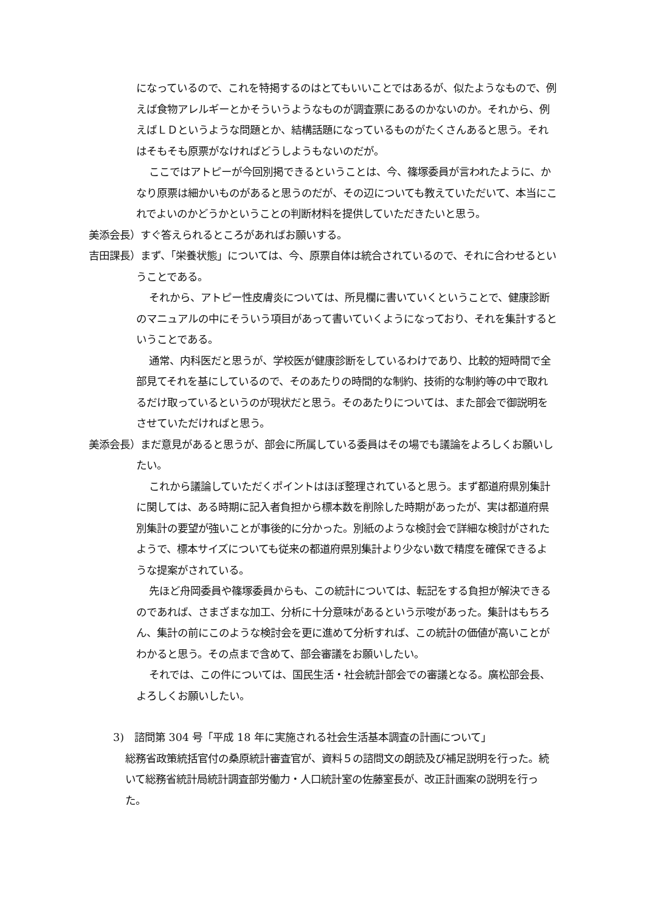になっているので、これを特掲するのはとてもいいことではあるが、似たようなもので、例えば食物アレルギーとかそういうようなものが調査票にあるのかないのか。それから、例えばＬＤというような問題とか、結構話題になっているものがたくさんあると思う。それはそもそも原票がなければどうしようもないのだが。
ここではアトピーが今回別掲できるということは、今、篠塚委員が言われたように、かなり原票は細かいものがあると思うのだが、その辺についても教えていただいて、本当にこれでよいのかどうかということの判断材料を提供していただきたいと思う。
美添会長）すぐ答えられるところがあればお願いする。
吉田課長）まず、「栄養状態」については、今、原票自体は統合されているので、それに合わせるということである。
それから、アトピー性皮膚炎については、所見欄に書いていくということで、健康診断のマニュアルの中にそういう項目があって書いていくようになっており、それを集計するということである。
通常、内科医だと思うが、学校医が健康診断をしているわけであり、比較的短時間で全部見てそれを基にしているので、そのあたりの時間的な制約、技術的な制約等の中で取れるだけ取っているというのが現状だと思う。そのあたりについては、また部会で御説明をさせていただければと思う。
美添会長）まだ意見があると思うが、部会に所属している委員はその場でも議論をよろしくお願いしたい。
これから議論していただくポイントはほぼ整理されていると思う。まず都道府県別集計に関しては、ある時期に記入者負担から標本数を削除した時期があったが、実は都道府県別集計の要望が強いことが事後的に分かった。別紙のような検討会で詳細な検討がされたようで、標本サイズについても従来の都道府県別集計より少ない数で精度を確保できるような提案がされている。
先ほど舟岡委員や篠塚委員からも、この統計については、転記をする負担が解決できるのであれば、さまざまな加工、分析に十分意味があるという示唆があった。集計はもちろん、集計の前にこのような検討会を更に進めて分析すれば、この統計の価値が高いことがわかると思う。その点まで含めて、部会審議をお願いしたい。
それでは、この件については、国民生活・社会統計部会での審議となる。廣松部会長、よろしくお願いしたい。
3)　諮問第 304 号「平成 18 年に実施される社会生活基本調査の計画について」
総務省政策統括官付の桑原統計審査官が、資料５の諮問文の朗読及び補足説明を行った。続いて総務省統計局統計調査部労働力・人口統計室の佐藤室長が、改正計画案の説明を行った。